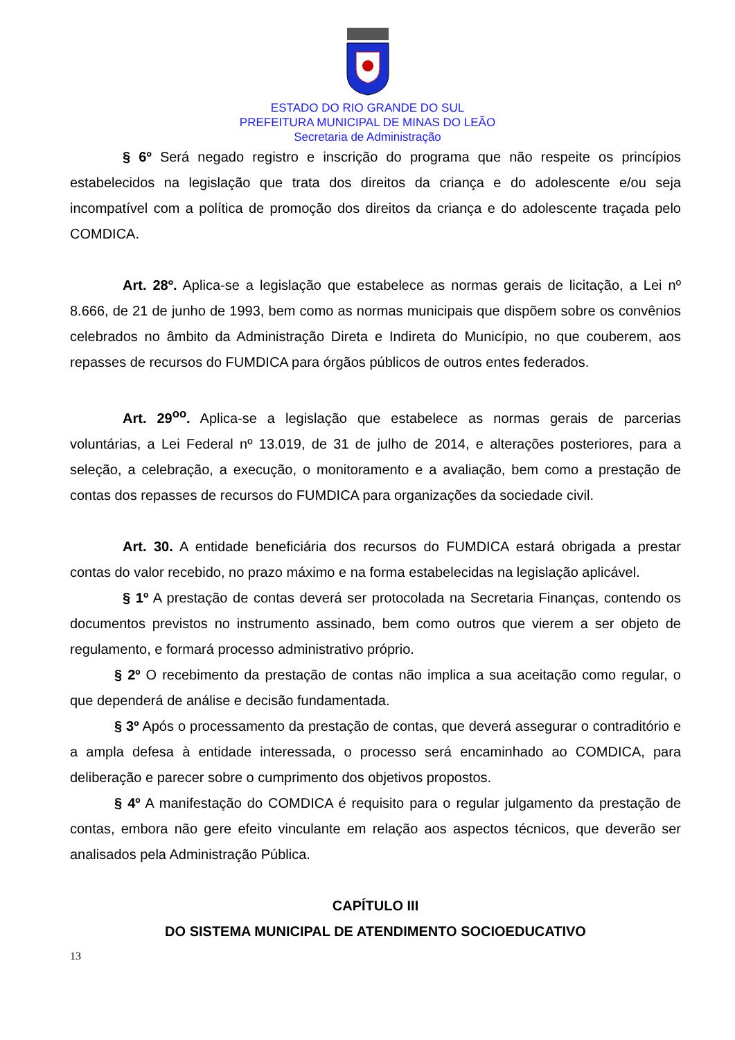ESTADO DO RIO GRANDE DO SUL
PREFEITURA MUNICIPAL DE MINAS DO LEÃO
Secretaria de Administração
§ 6º Será negado registro e inscrição do programa que não respeite os princípios estabelecidos na legislação que trata dos direitos da criança e do adolescente e/ou seja incompatível com a política de promoção dos direitos da criança e do adolescente traçada pelo COMDICA.
Art. 28º. Aplica-se a legislação que estabelece as normas gerais de licitação, a Lei nº 8.666, de 21 de junho de 1993, bem como as normas municipais que dispõem sobre os convênios celebrados no âmbito da Administração Direta e Indireta do Município, no que couberem, aos repasses de recursos do FUMDICA para órgãos públicos de outros entes federados.
Art. 29<sup>oo</sup>. Aplica-se a legislação que estabelece as normas gerais de parcerias voluntárias, a Lei Federal nº 13.019, de 31 de julho de 2014, e alterações posteriores, para a seleção, a celebração, a execução, o monitoramento e a avaliação, bem como a prestação de contas dos repasses de recursos do FUMDICA para organizações da sociedade civil.
Art. 30. A entidade beneficiária dos recursos do FUMDICA estará obrigada a prestar contas do valor recebido, no prazo máximo e na forma estabelecidas na legislação aplicável.
§ 1º A prestação de contas deverá ser protocolada na Secretaria Finanças, contendo os documentos previstos no instrumento assinado, bem como outros que vierem a ser objeto de regulamento, e formará processo administrativo próprio.
§ 2º O recebimento da prestação de contas não implica a sua aceitação como regular, o que dependerá de análise e decisão fundamentada.
§ 3º Após o processamento da prestação de contas, que deverá assegurar o contraditório e a ampla defesa à entidade interessada, o processo será encaminhado ao COMDICA, para deliberação e parecer sobre o cumprimento dos objetivos propostos.
§ 4º A manifestação do COMDICA é requisito para o regular julgamento da prestação de contas, embora não gere efeito vinculante em relação aos aspectos técnicos, que deverão ser analisados pela Administração Pública.
CAPÍTULO III
DO SISTEMA MUNICIPAL DE ATENDIMENTO SOCIOEDUCATIVO
13